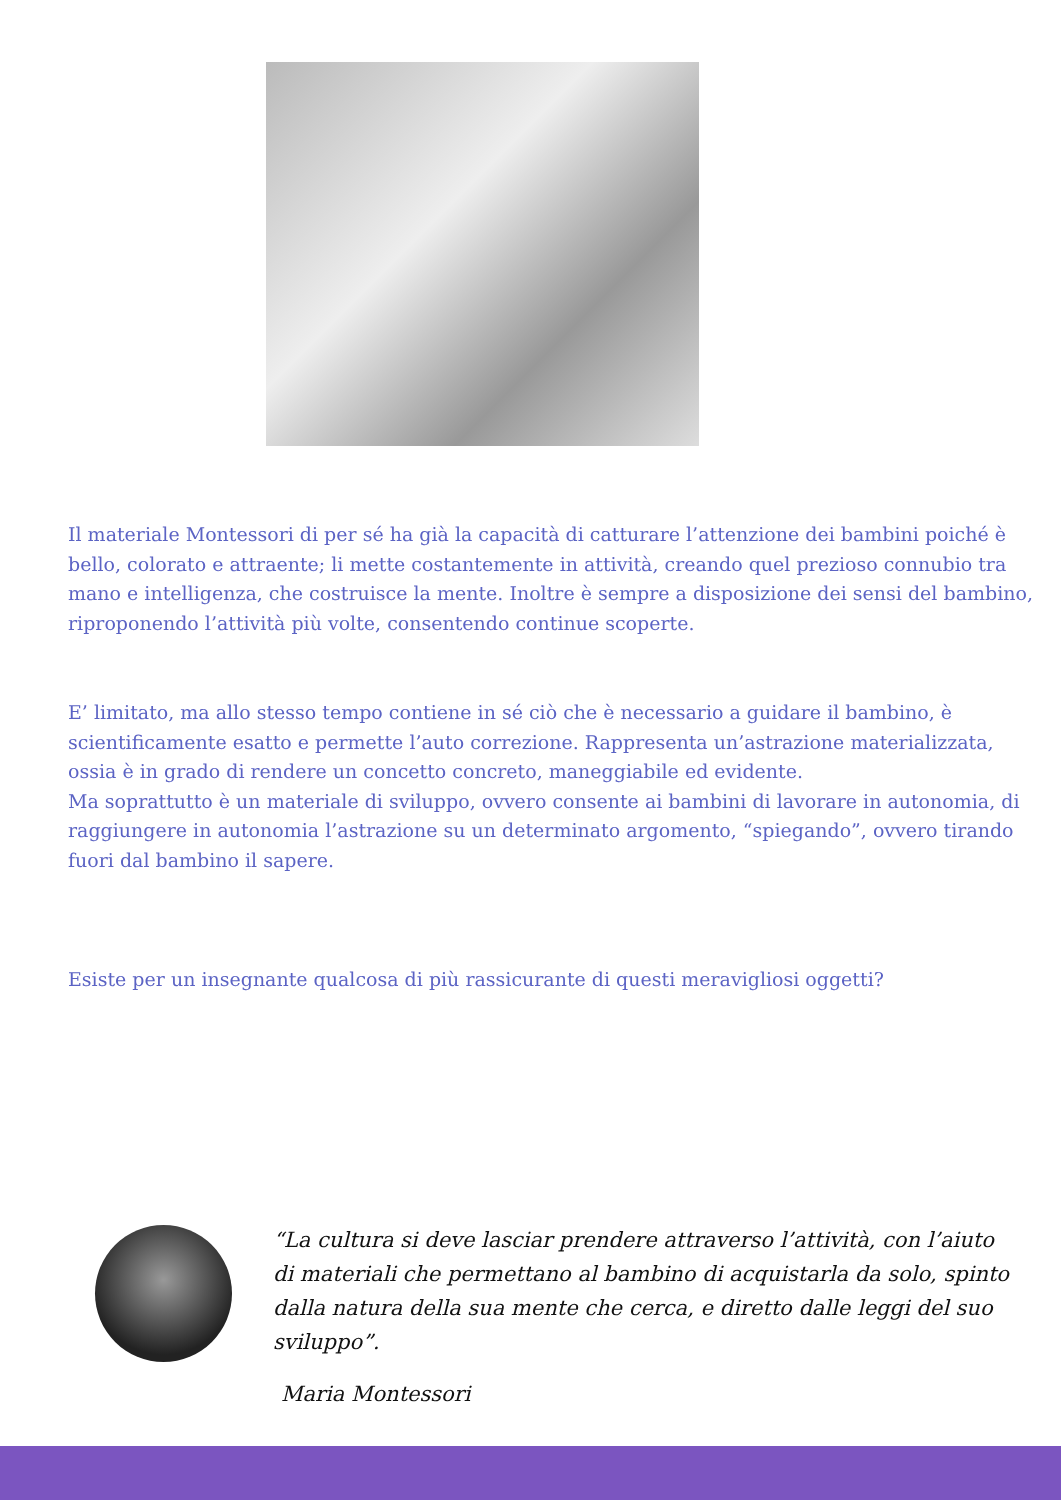Il materiale Montessori di per sé ha già la capacità di catturare l’attenzione dei bambini poiché è bello, colorato e attraente; li mette costantemente in attività, creando quel prezioso connubio tra mano e intelligenza, che costruisce la mente. Inoltre è sempre a disposizione dei sensi del bambino, riproponendo l’attività più volte, consentendo continue scoperte.
E’ limitato, ma allo stesso tempo contiene in sé ciò che è necessario a guidare il bambino, è scientificamente esatto e permette l’auto correzione. Rappresenta un’astrazione materializzata, ossia è in grado di rendere un concetto concreto, maneggiabile ed evidente.
Ma soprattutto è un materiale di sviluppo, ovvero consente ai bambini di lavorare in autonomia, di raggiungere in autonomia l’astrazione su un determinato argomento, “spiegando”, ovvero tirando fuori dal bambino il sapere.
Esiste per un insegnante qualcosa di più rassicurante di questi meravigliosi oggetti?
“La cultura si deve lasciar prendere attraverso l’attività, con l’aiuto di materiali che permettano al bambino di acquistarla da solo, spinto dalla natura della sua mente che cerca, e diretto dalle leggi del suo sviluppo”.
Maria Montessori